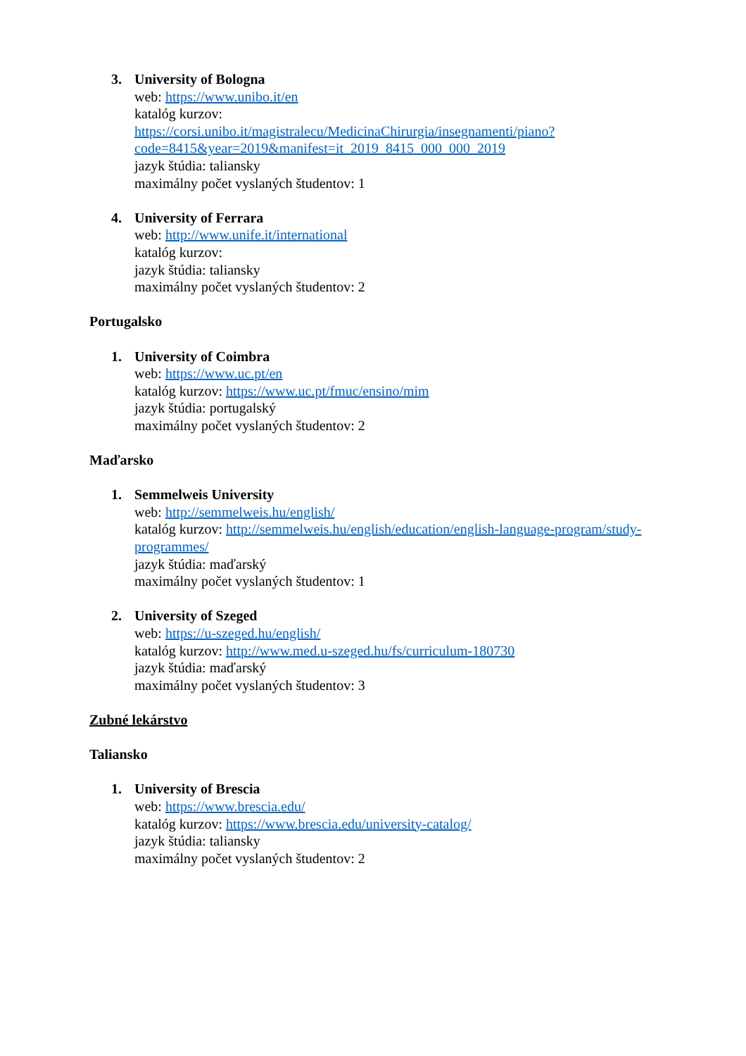3. University of Bologna
web: https://www.unibo.it/en
katalóg kurzov:
https://corsi.unibo.it/magistralecu/MedicinaChirurgia/insegnamenti/piano?code=8415&year=2019&manifest=it_2019_8415_000_000_2019
jazyk štúdia: taliansky
maximálny počet vyslaných študentov: 1
4. University of Ferrara
web: http://www.unife.it/international
katalóg kurzov:
jazyk štúdia: taliansky
maximálny počet vyslaných študentov: 2
Portugalsko
1. University of Coimbra
web: https://www.uc.pt/en
katalóg kurzov: https://www.uc.pt/fmuc/ensino/mim
jazyk štúdia: portugalský
maximálny počet vyslaných študentov: 2
Maďarsko
1. Semmelweis University
web: http://semmelweis.hu/english/
katalóg kurzov: http://semmelweis.hu/english/education/english-language-program/study-programmes/
jazyk štúdia: maďarský
maximálny počet vyslaných študentov: 1
2. University of Szeged
web: https://u-szeged.hu/english/
katalóg kurzov: http://www.med.u-szeged.hu/fs/curriculum-180730
jazyk štúdia: maďarský
maximálny počet vyslaných študentov: 3
Zubné lekárstvo
Taliansko
1. University of Brescia
web: https://www.brescia.edu/
katalóg kurzov: https://www.brescia.edu/university-catalog/
jazyk štúdia: taliansky
maximálny počet vyslaných študentov: 2